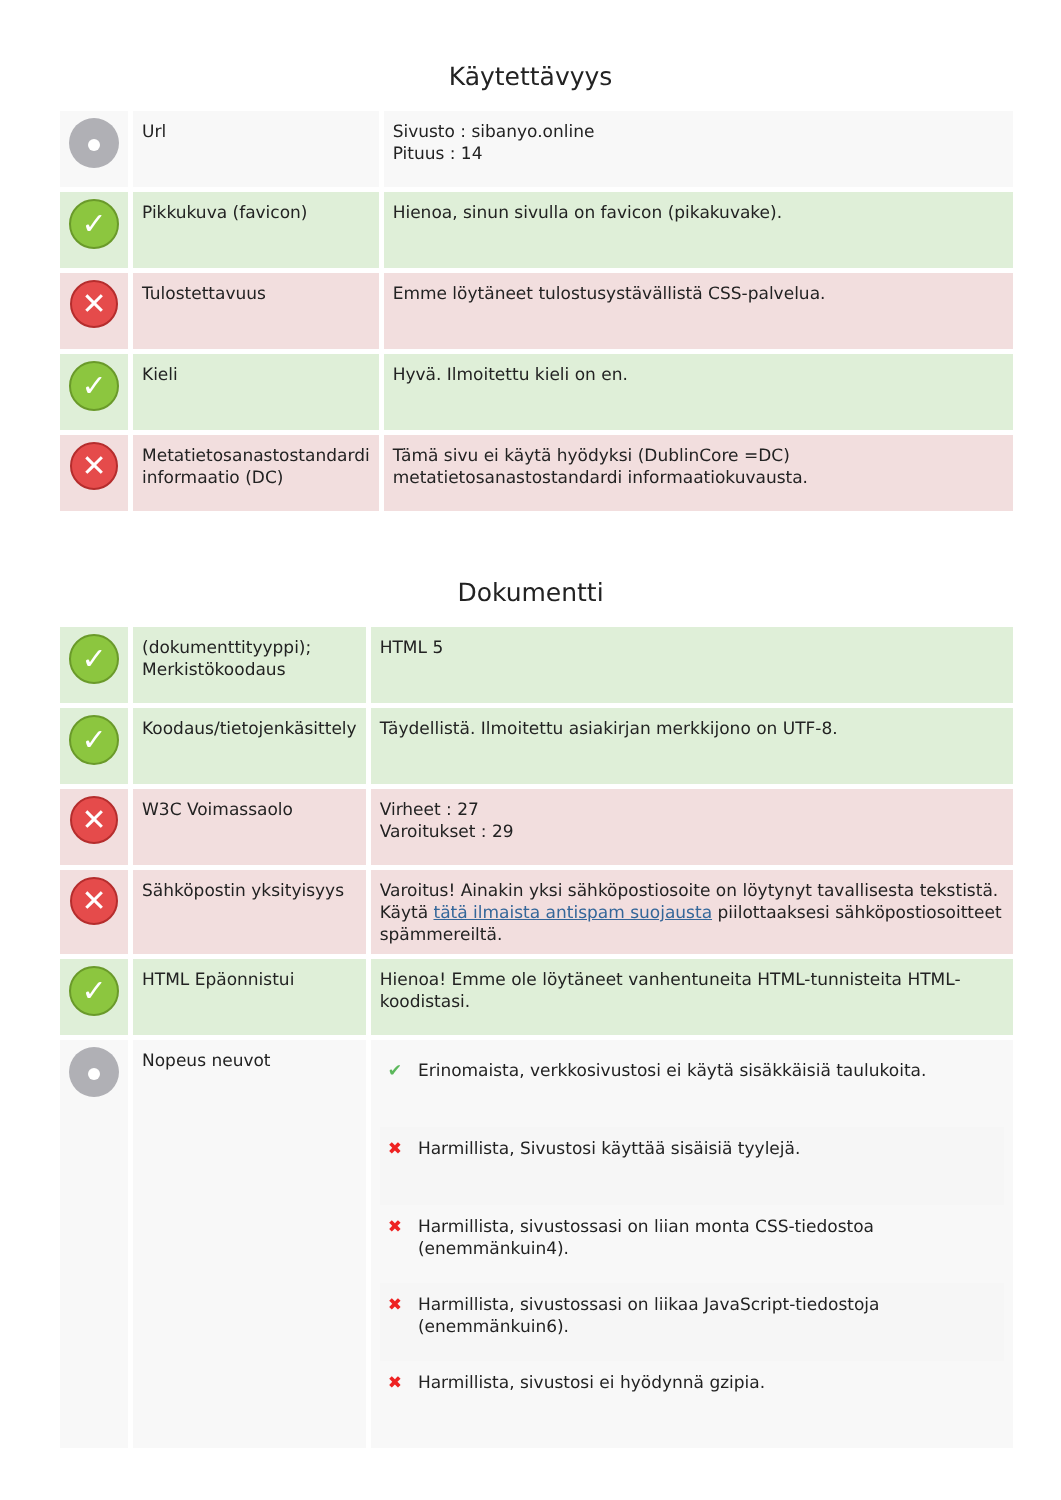Käytettävyys
| | Url | Sivusto : sibanyo.online Pituus : 14 |
| ✓ | Pikkukuva (favicon) | Hienoa, sinun sivulla on favicon (pikakuvake). |
| ✕ | Tulostettavuus | Emme löytäneet tulostusystävällistä CSS-palvelua. |
| ✓ | Kieli | Hyvä. Ilmoitettu kieli on en. |
| ✕ | Metatietosanastostandardi informaatio (DC) | Tämä sivu ei käytä hyödyksi (DublinCore =DC) metatietosanastostandardi informaatiokuvausta. |
Dokumentti
| ✓ | (dokumenttityyppi); Merkistökoodaus | HTML 5 |
| ✓ | Koodaus/tietojenkäsittely | Täydellistä. Ilmoitettu asiakirjan merkkijono on UTF-8. |
| ✕ | W3C Voimassaolo | Virheet : 27 Varoitukset : 29 |
| ✕ | Sähköpostin yksityisyys | Varoitus! Ainakin yksi sähköpostiosoite on löytynyt tavallisesta tekstistä. Käytä tätä ilmaista antispam suojausta piilottaaksesi sähköpostiosoitteet spämmereiltä. |
| ✓ | HTML Epäonnistui | Hienoa! Emme ole löytäneet vanhentuneita HTML-tunnisteita HTML-koodistasi. |
| | Nopeus neuvot | / ✔ / Erinomaista, verkkosivustosi ei käytä sisäkkäisiä taulukoita. / / ✖ / Harmillista, Sivustosi käyttää sisäisiä tyylejä. / / ✖ / Harmillista, sivustossasi on liian monta CSS-tiedostoa (enemmänkuin4). / / ✖ / Harmillista, sivustossasi on liikaa JavaScript-tiedostoja (enemmänkuin6). / / ✖ / Harmillista, sivustosi ei hyödynnä gzipia. / |